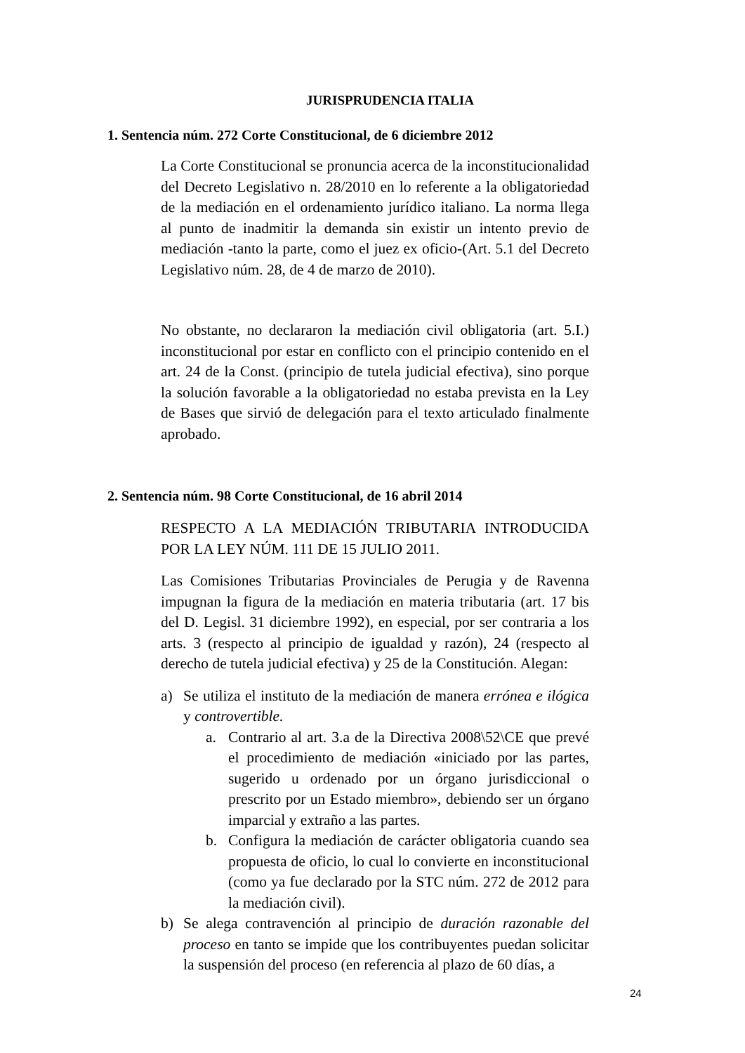JURISPRUDENCIA ITALIA
1. Sentencia núm. 272 Corte Constitucional, de 6 diciembre 2012
La Corte Constitucional se pronuncia acerca de la inconstitucionalidad del Decreto Legislativo n. 28/2010 en lo referente a la obligatoriedad de la mediación en el ordenamiento jurídico italiano. La norma llega al punto de inadmitir la demanda sin existir un intento previo de mediación -tanto la parte, como el juez ex oficio-(Art. 5.1 del Decreto Legislativo núm. 28, de 4 de marzo de 2010).
No obstante, no declararon la mediación civil obligatoria (art. 5.I.) inconstitucional por estar en conflicto con el principio contenido en el art. 24 de la Const. (principio de tutela judicial efectiva), sino porque la solución favorable a la obligatoriedad no estaba prevista en la Ley de Bases que sirvió de delegación para el texto articulado finalmente aprobado.
2. Sentencia núm. 98 Corte Constitucional, de 16 abril 2014
RESPECTO A LA MEDIACIÓN TRIBUTARIA INTRODUCIDA POR LA LEY NÚM. 111 DE 15 JULIO 2011.
Las Comisiones Tributarias Provinciales de Perugia y de Ravenna impugnan la figura de la mediación en materia tributaria (art. 17 bis del D. Legisl. 31 diciembre 1992), en especial, por ser contraria a los arts. 3 (respecto al principio de igualdad y razón), 24 (respecto al derecho de tutela judicial efectiva) y 25 de la Constitución. Alegan:
a) Se utiliza el instituto de la mediación de manera errónea e ilógica y controvertible.
a. Contrario al art. 3.a de la Directiva 2008\52\CE que prevé el procedimiento de mediación «iniciado por las partes, sugerido u ordenado por un órgano jurisdiccional o prescrito por un Estado miembro», debiendo ser un órgano imparcial y extraño a las partes.
b. Configura la mediación de carácter obligatoria cuando sea propuesta de oficio, lo cual lo convierte en inconstitucional (como ya fue declarado por la STC núm. 272 de 2012 para la mediación civil).
b) Se alega contravención al principio de duración razonable del proceso en tanto se impide que los contribuyentes puedan solicitar la suspensión del proceso (en referencia al plazo de 60 días, a
24